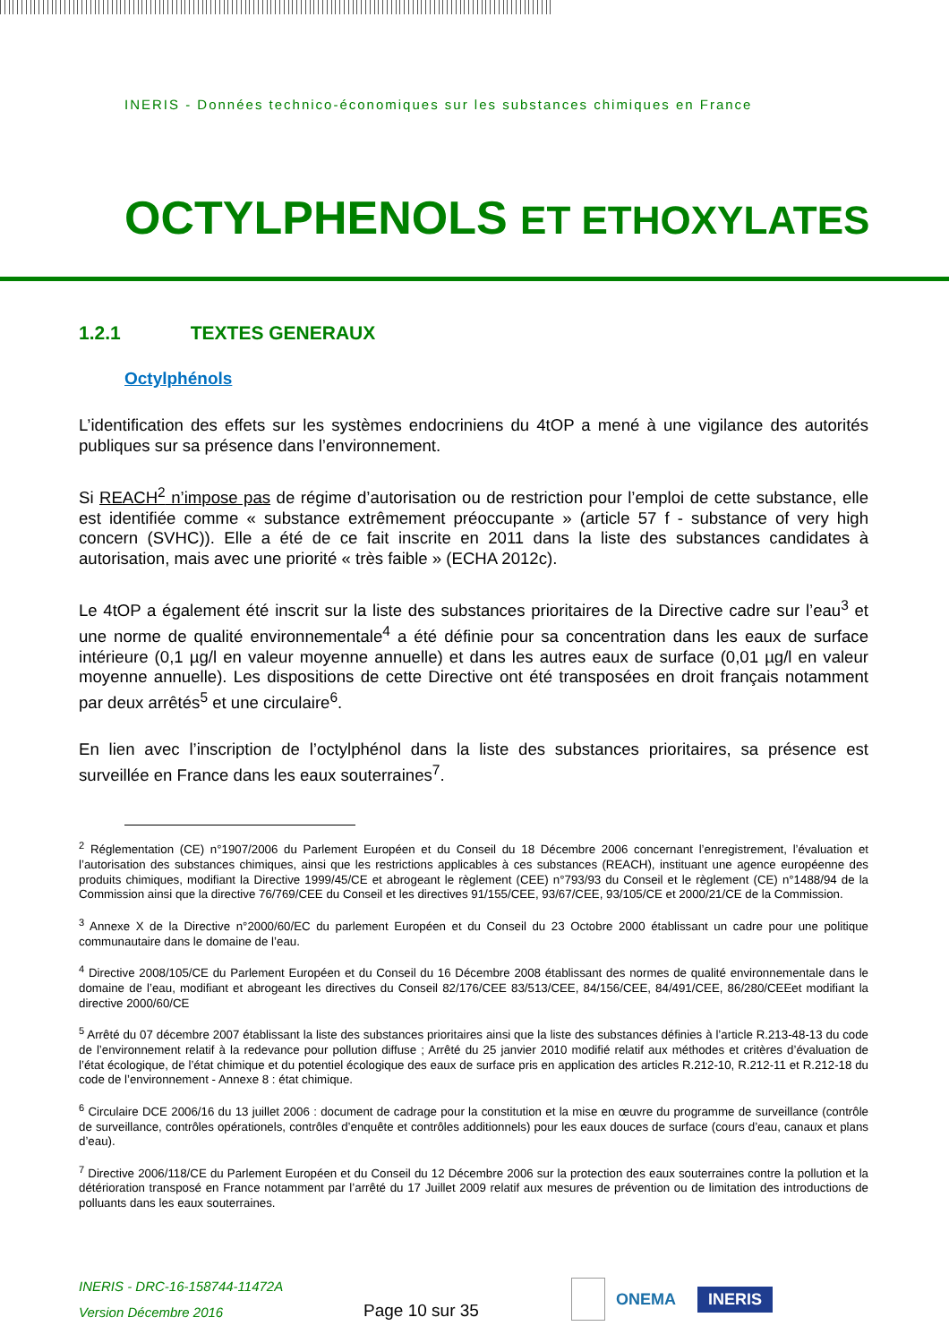INERIS - Données technico-économiques sur les substances chimiques en France
OCTYLPHENOLS ET ETHOXYLATES
1.2.1 TEXTES GENERAUX
Octylphénols
L’identification des effets sur les systèmes endocriniens du 4tOP a mené à une vigilance des autorités publiques sur sa présence dans l’environnement.
Si REACH<sup>2</sup> n’impose pas de régime d’autorisation ou de restriction pour l’emploi de cette substance, elle est identifiée comme « substance extrêmement préoccupante » (article 57 f - substance of very high concern (SVHC)). Elle a été de ce fait inscrite en 2011 dans la liste des substances candidates à autorisation, mais avec une priorité « très faible » (ECHA 2012c).
Le 4tOP a également été inscrit sur la liste des substances prioritaires de la Directive cadre sur l’eau<sup>3</sup> et une norme de qualité environnementale<sup>4</sup> a été définie pour sa concentration dans les eaux de surface intérieure (0,1 µg/l en valeur moyenne annuelle) et dans les autres eaux de surface (0,01 µg/l en valeur moyenne annuelle). Les dispositions de cette Directive ont été transposées en droit français notamment par deux arrêtés<sup>5</sup> et une circulaire<sup>6</sup>.
En lien avec l’inscription de l’octylphénol dans la liste des substances prioritaires, sa présence est surveillée en France dans les eaux souterraines<sup>7</sup>.
<sup>2</sup> Réglementation (CE) n°1907/2006 du Parlement Européen et du Conseil du 18 Décembre 2006 concernant l’enregistrement, l’évaluation et l’autorisation des substances chimiques, ainsi que les restrictions applicables à ces substances (REACH), instituant une agence européenne des produits chimiques, modifiant la Directive 1999/45/CE et abrogeant le règlement (CEE) n°793/93 du Conseil et le règlement (CE) n°1488/94 de la Commission ainsi que la directive 76/769/CEE du Conseil et les directives 91/155/CEE, 93/67/CEE, 93/105/CE et 2000/21/CE de la Commission.
<sup>3</sup> Annexe X de la Directive n°2000/60/EC du parlement Européen et du Conseil du 23 Octobre 2000 établissant un cadre pour une politique communautaire dans le domaine de l’eau.
<sup>4</sup> Directive 2008/105/CE du Parlement Européen et du Conseil du 16 Décembre 2008 établissant des normes de qualité environnementale dans le domaine de l’eau, modifiant et abrogeant les directives du Conseil 82/176/CEE 83/513/CEE, 84/156/CEE, 84/491/CEE, 86/280/CEEet modifiant la directive 2000/60/CE
<sup>5</sup> Arrêté du 07 décembre 2007 établissant la liste des substances prioritaires ainsi que la liste des substances définies à l’article R.213-48-13 du code de l’environnement relatif à la redevance pour pollution diffuse ; Arrêté du 25 janvier 2010 modifié relatif aux méthodes et critères d’évaluation de l’état écologique, de l’état chimique et du potentiel écologique des eaux de surface pris en application des articles R.212-10, R.212-11 et R.212-18 du code de l’environnement - Annexe 8 : état chimique.
<sup>6</sup> Circulaire DCE 2006/16 du 13 juillet 2006 : document de cadrage pour la constitution et la mise en œuvre du programme de surveillance (contrôle de surveillance, contrôles opérationels, contrôles d’enquête et contrôles additionnels) pour les eaux douces de surface (cours d’eau, canaux et plans d’eau).
<sup>7</sup> Directive 2006/118/CE du Parlement Européen et du Conseil du 12 Décembre 2006 sur la protection des eaux souterraines contre la pollution et la détérioration transposé en France notamment par l’arrêté du 17 Juillet 2009 relatif aux mesures de prévention ou de limitation des introductions de polluants dans les eaux souterraines.
INERIS - DRC-16-158744-11472A
Version Décembre 2016
Page 10 sur 35
ONEMA
INERIS